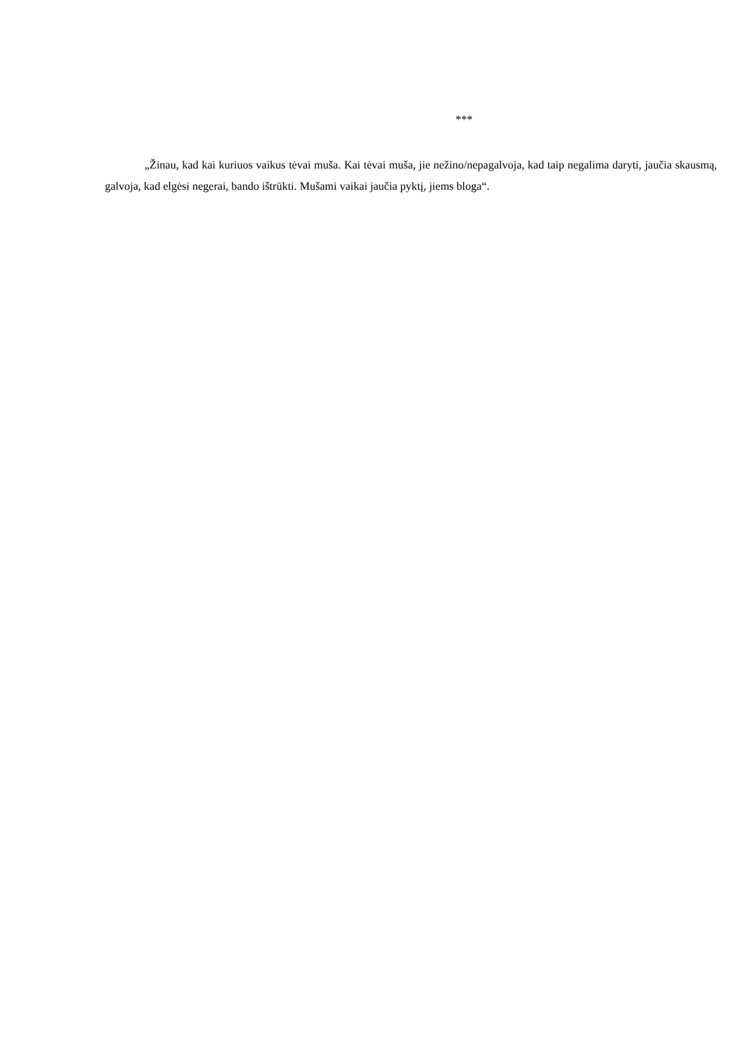***
„Žinau, kad kai kuriuos vaikus tėvai muša. Kai tėvai muša, jie nežino/nepagalvoja, kad taip negalima daryti, jaučia skausmą, galvoja, kad elgėsi negerai, bando ištrūkti. Mušami vaikai jaučia pyktį, jiems bloga“.